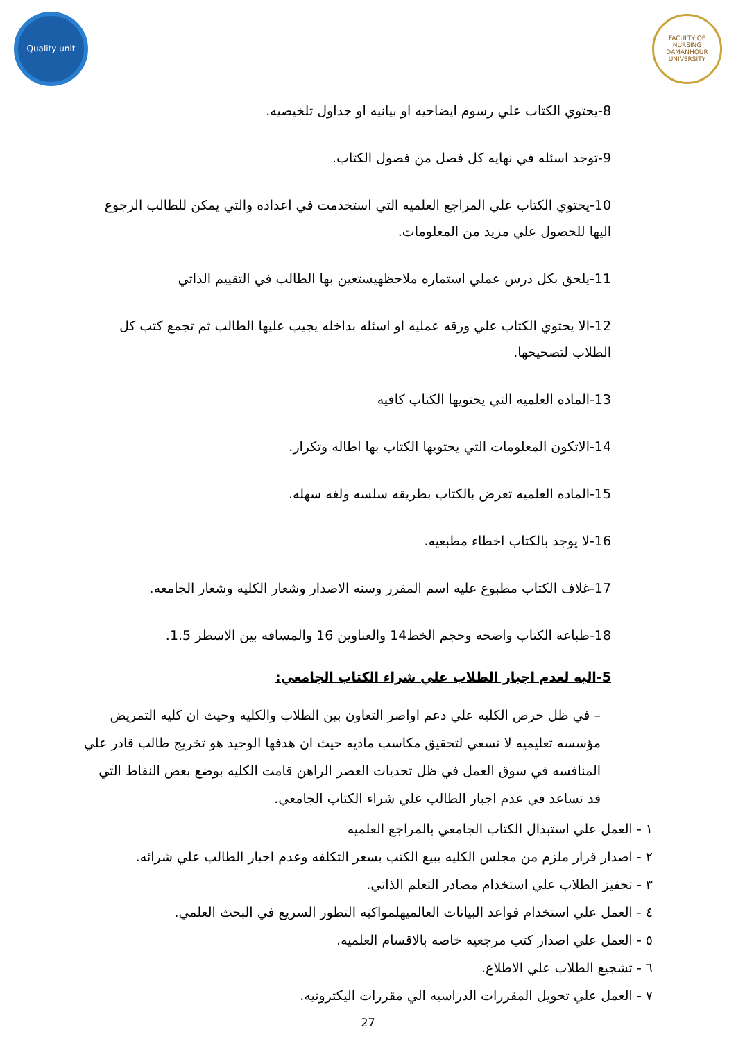Quality unit
FACULTY OF NURSING DAMANHOUR UNIVERSITY
8-يحتوي الكتاب علي رسوم ايضاحيه او بيانيه او جداول تلخيصيه.
9-توجد اسئله في نهايه كل فصل من فصول الكتاب.
10-يحتوي الكتاب علي المراجع العلميه التي استخدمت في اعداده والتي يمكن للطالب الرجوع اليها للحصول علي مزيد من المعلومات.
11-يلحق بكل درس عملي استماره ملاحظهيستعين بها الطالب في التقييم الذاتي
12-الا يحتوي الكتاب علي ورقه عمليه او اسئله بداخله يجيب عليها الطالب ثم تجمع كتب كل الطلاب لتصحيحها.
13-الماده العلميه التي يحتويها الكتاب كافيه
14-الاتكون المعلومات التي يحتويها الكتاب بها اطاله وتكرار.
15-الماده العلميه تعرض بالكتاب بطريقه سلسه ولغه سهله.
16-لا يوجد بالكتاب اخطاء مطبعيه.
17-غلاف الكتاب مطبوع عليه اسم المقرر وسنه الاصدار وشعار الكليه وشعار الجامعه.
18-طباعه الكتاب واضحه وحجم الخط14 والعناوين 16 والمسافه بين الاسطر 1.5.
5-اليه لعدم اجبار الطلاب علي شراء الكتاب الجامعي:
– في ظل حرص الكليه علي دعم اواصر التعاون بين الطلاب والكليه وحيث ان كليه التمريض مؤسسه تعليميه لا تسعي لتحقيق مكاسب ماديه حيث ان هدفها الوحيد هو تخريج طالب قادر علي المنافسه في سوق العمل في ظل تحديات العصر الراهن قامت الكليه بوضع بعض النقاط التي قد تساعد في عدم اجبار الطالب علي شراء الكتاب الجامعي.
١ - العمل علي استبدال الكتاب الجامعي بالمراجع العلميه
٢ - اصدار قرار ملزم من مجلس الكليه ببيع الكتب بسعر التكلفه وعدم اجبار الطالب علي شرائه.
٣ - تحفيز الطلاب علي استخدام مصادر التعلم الذاتي.
٤ - العمل علي استخدام قواعد البيانات العالميهلمواكبه التطور السريع في البحث العلمي.
٥ - العمل علي اصدار كتب مرجعيه خاصه بالاقسام العلميه.
٦ - تشجيع الطلاب علي الاطلاع.
٧ - العمل علي تحويل المقررات الدراسيه الي مقررات اليكترونيه.
27